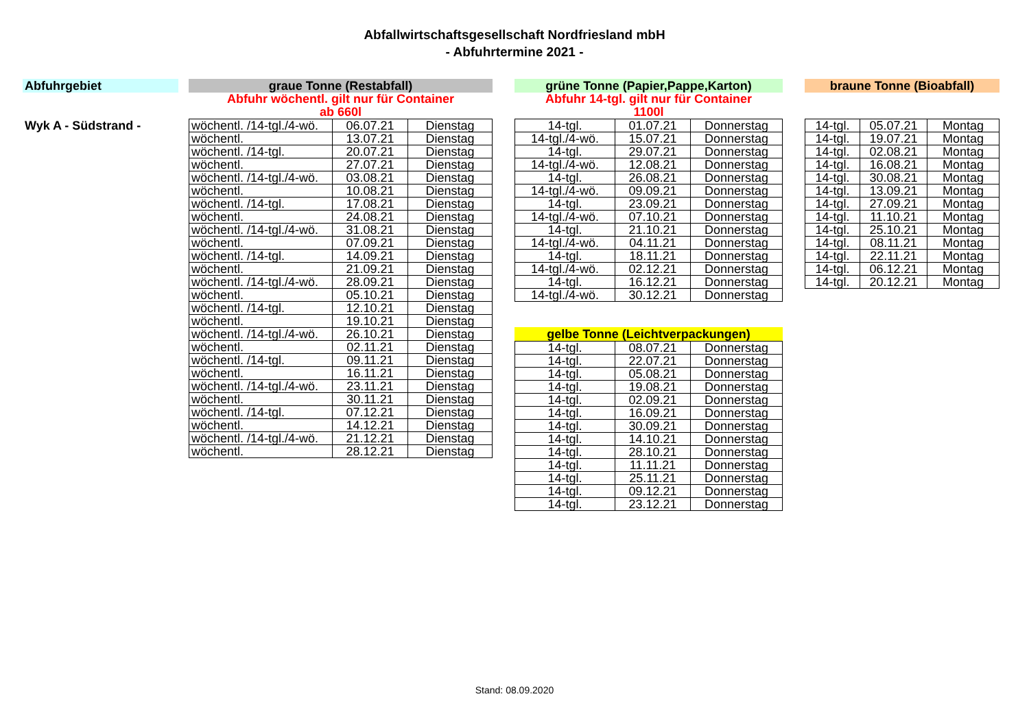Abfallwirtschaftsgesellschaft Nordfriesland mbH
- Abfuhrtermine 2021 -
Abfuhrgebiet
Wyk A - Südstrand -
graue Tonne (Restabfall)
Abfuhr wöchentl. gilt nur für Container
ab 660l
| wöchentl. /14-tgl./4-wö. | 06.07.21 | Dienstag |
| wöchentl. | 13.07.21 | Dienstag |
| wöchentl. /14-tgl. | 20.07.21 | Dienstag |
| wöchentl. | 27.07.21 | Dienstag |
| wöchentl. /14-tgl./4-wö. | 03.08.21 | Dienstag |
| wöchentl. | 10.08.21 | Dienstag |
| wöchentl. /14-tgl. | 17.08.21 | Dienstag |
| wöchentl. | 24.08.21 | Dienstag |
| wöchentl. /14-tgl./4-wö. | 31.08.21 | Dienstag |
| wöchentl. | 07.09.21 | Dienstag |
| wöchentl. /14-tgl. | 14.09.21 | Dienstag |
| wöchentl. | 21.09.21 | Dienstag |
| wöchentl. /14-tgl./4-wö. | 28.09.21 | Dienstag |
| wöchentl. | 05.10.21 | Dienstag |
| wöchentl. /14-tgl. | 12.10.21 | Dienstag |
| wöchentl. | 19.10.21 | Dienstag |
| wöchentl. /14-tgl./4-wö. | 26.10.21 | Dienstag |
| wöchentl. | 02.11.21 | Dienstag |
| wöchentl. /14-tgl. | 09.11.21 | Dienstag |
| wöchentl. | 16.11.21 | Dienstag |
| wöchentl. /14-tgl./4-wö. | 23.11.21 | Dienstag |
| wöchentl. | 30.11.21 | Dienstag |
| wöchentl. /14-tgl. | 07.12.21 | Dienstag |
| wöchentl. | 14.12.21 | Dienstag |
| wöchentl. /14-tgl./4-wö. | 21.12.21 | Dienstag |
| wöchentl. | 28.12.21 | Dienstag |
grüne Tonne (Papier,Pappe,Karton)
Abfuhr 14-tgl. gilt nur für Container
1100l
| 14-tgl. | 01.07.21 | Donnerstag |
| 14-tgl./4-wö. | 15.07.21 | Donnerstag |
| 14-tgl. | 29.07.21 | Donnerstag |
| 14-tgl./4-wö. | 12.08.21 | Donnerstag |
| 14-tgl. | 26.08.21 | Donnerstag |
| 14-tgl./4-wö. | 09.09.21 | Donnerstag |
| 14-tgl. | 23.09.21 | Donnerstag |
| 14-tgl./4-wö. | 07.10.21 | Donnerstag |
| 14-tgl. | 21.10.21 | Donnerstag |
| 14-tgl./4-wö. | 04.11.21 | Donnerstag |
| 14-tgl. | 18.11.21 | Donnerstag |
| 14-tgl./4-wö. | 02.12.21 | Donnerstag |
| 14-tgl. | 16.12.21 | Donnerstag |
| 14-tgl./4-wö. | 30.12.21 | Donnerstag |
gelbe Tonne (Leichtverpackungen)
| 14-tgl. | 08.07.21 | Donnerstag |
| 14-tgl. | 22.07.21 | Donnerstag |
| 14-tgl. | 05.08.21 | Donnerstag |
| 14-tgl. | 19.08.21 | Donnerstag |
| 14-tgl. | 02.09.21 | Donnerstag |
| 14-tgl. | 16.09.21 | Donnerstag |
| 14-tgl. | 30.09.21 | Donnerstag |
| 14-tgl. | 14.10.21 | Donnerstag |
| 14-tgl. | 28.10.21 | Donnerstag |
| 14-tgl. | 11.11.21 | Donnerstag |
| 14-tgl. | 25.11.21 | Donnerstag |
| 14-tgl. | 09.12.21 | Donnerstag |
| 14-tgl. | 23.12.21 | Donnerstag |
braune Tonne (Bioabfall)
| 14-tgl. | 05.07.21 | Montag |
| 14-tgl. | 19.07.21 | Montag |
| 14-tgl. | 02.08.21 | Montag |
| 14-tgl. | 16.08.21 | Montag |
| 14-tgl. | 30.08.21 | Montag |
| 14-tgl. | 13.09.21 | Montag |
| 14-tgl. | 27.09.21 | Montag |
| 14-tgl. | 11.10.21 | Montag |
| 14-tgl. | 25.10.21 | Montag |
| 14-tgl. | 08.11.21 | Montag |
| 14-tgl. | 22.11.21 | Montag |
| 14-tgl. | 06.12.21 | Montag |
| 14-tgl. | 20.12.21 | Montag |
Stand: 08.09.2020